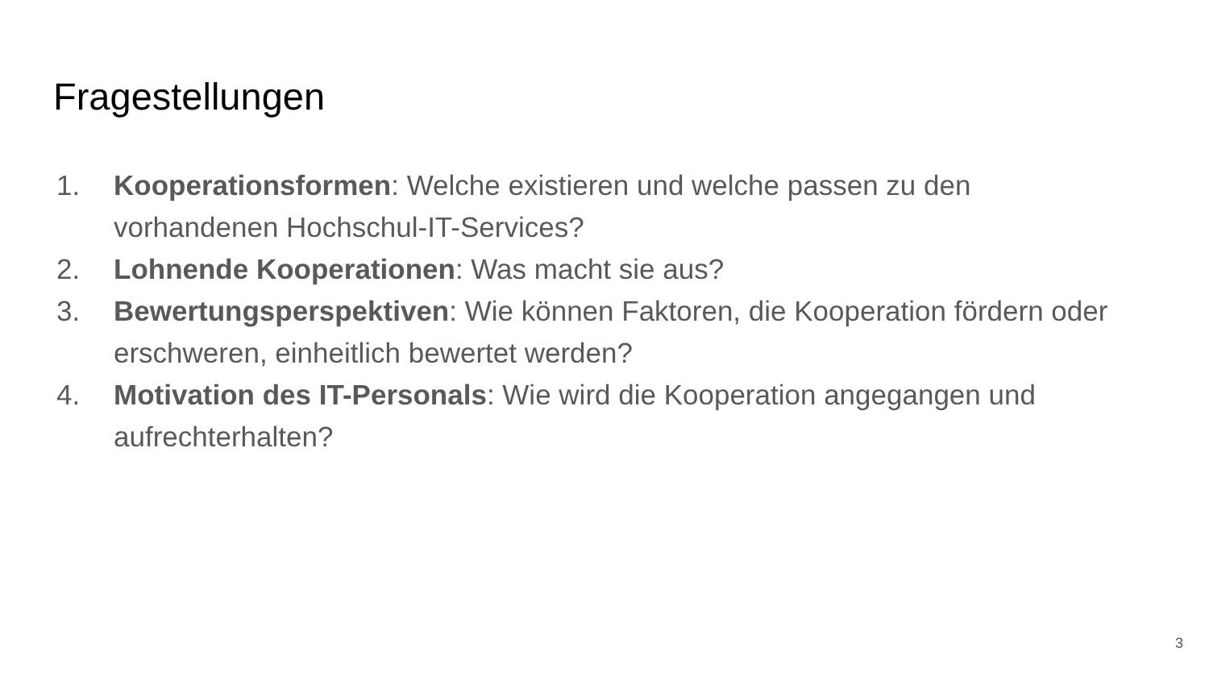Fragestellungen
1. Kooperationsformen: Welche existieren und welche passen zu den vorhandenen Hochschul-IT-Services?
2. Lohnende Kooperationen: Was macht sie aus?
3. Bewertungsperspektiven: Wie können Faktoren, die Kooperation fördern oder erschweren, einheitlich bewertet werden?
4. Motivation des IT-Personals: Wie wird die Kooperation angegangen und aufrechterhalten?
3